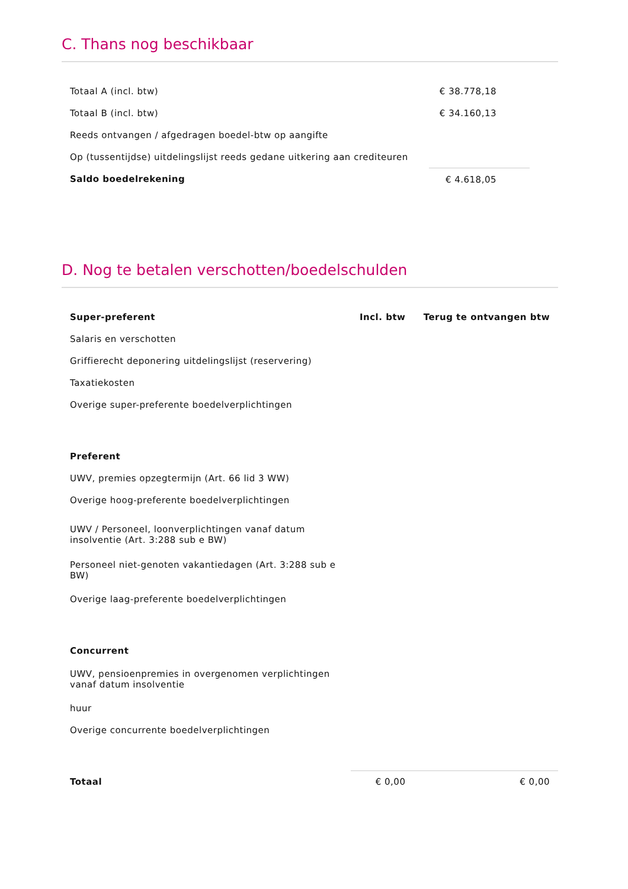C. Thans nog beschikbaar
| Totaal A (incl. btw) | € 38.778,18 | |
| Totaal B (incl. btw) | € 34.160,13 | |
| Reeds ontvangen / afgedragen boedel-btw op aangifte | | |
| Op (tussentijdse) uitdelingslijst reeds gedane uitkering aan crediteuren | | |
| Saldo boedelrekening | € 4.618,05 | |
D. Nog te betalen verschotten/boedelschulden
| Super-preferent | Incl. btw | Terug te ontvangen btw |
| --- | --- | --- |
| Salaris en verschotten | | |
| Griffierecht deponering uitdelingslijst (reservering) | | |
| Taxatiekosten | | |
| Overige super-preferente boedelverplichtingen | | |
| Preferent | | |
| UWV, premies opzegtermijn (Art. 66 lid 3 WW) | | |
| Overige hoog-preferente boedelverplichtingen | | |
| UWV / Personeel, loonverplichtingen vanaf datum insolventie (Art. 3:288 sub e BW) | | |
| Personeel niet-genoten vakantiedagen (Art. 3:288 sub e BW) | | |
| Overige laag-preferente boedelverplichtingen | | |
| Concurrent | | |
| UWV, pensioenpremies in overgenomen verplichtingen vanaf datum insolventie | | |
| huur | | |
| Overige concurrente boedelverplichtingen | | |
| Totaal | € 0,00 | € 0,00 |